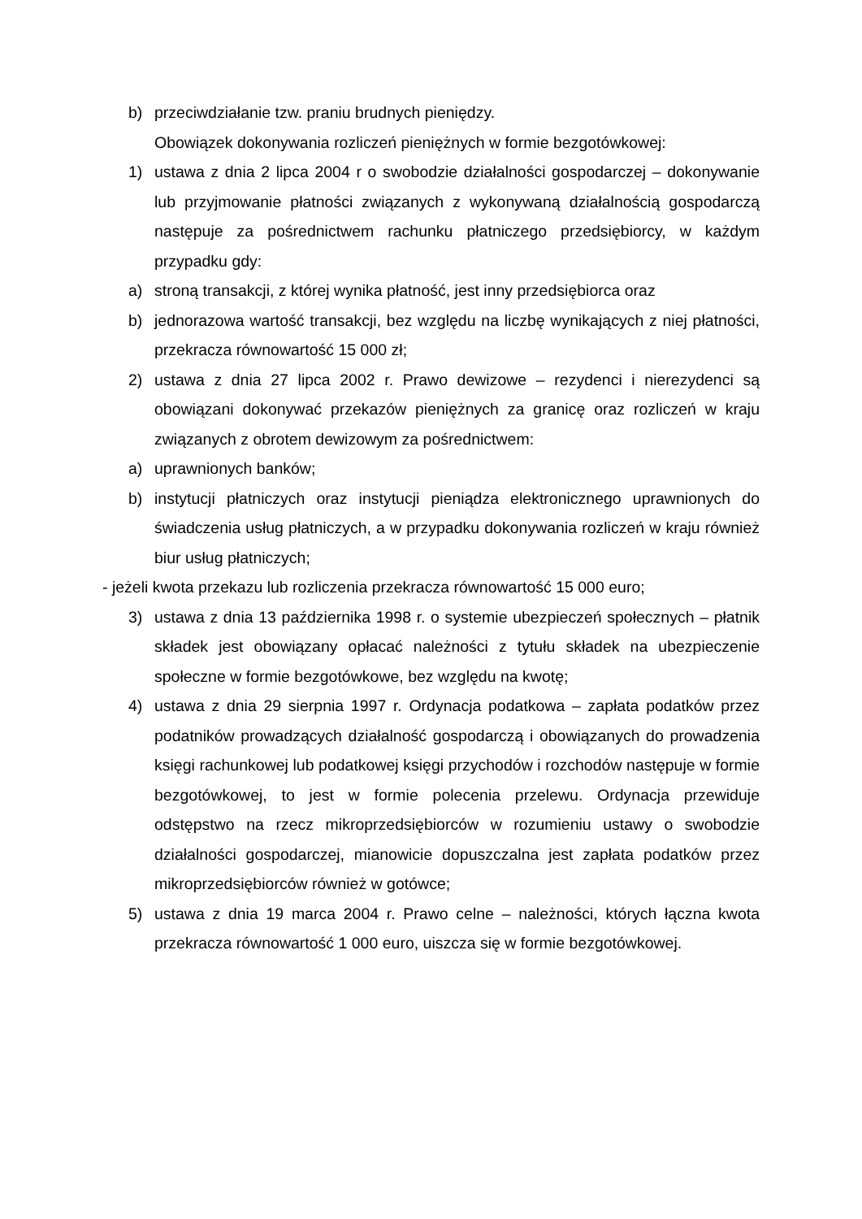b) przeciwdziałanie tzw. praniu brudnych pieniędzy.
Obowiązek dokonywania rozliczeń pieniężnych w formie bezgotówkowej:
1) ustawa z dnia 2 lipca 2004 r o swobodzie działalności gospodarczej – dokonywanie lub przyjmowanie płatności związanych z wykonywaną działalnością gospodarczą następuje za pośrednictwem rachunku płatniczego przedsiębiorcy, w każdym przypadku gdy:
a) stroną transakcji, z której wynika płatność, jest inny przedsiębiorca oraz
b) jednorazowa wartość transakcji, bez względu na liczbę wynikających z niej płatności, przekracza równowartość 15 000 zł;
2) ustawa z dnia 27 lipca 2002 r. Prawo dewizowe – rezydenci i nierezydenci są obowiązani dokonywać przekazów pieniężnych za granicę oraz rozliczeń w kraju związanych z obrotem dewizowym za pośrednictwem:
a) uprawnionych banków;
b) instytucji płatniczych oraz instytucji pieniądza elektronicznego uprawnionych do świadczenia usług płatniczych, a w przypadku dokonywania rozliczeń w kraju również biur usług płatniczych;
- jeżeli kwota przekazu lub rozliczenia przekracza równowartość 15 000 euro;
3) ustawa z dnia 13 października 1998 r. o systemie ubezpieczeń społecznych – płatnik składek jest obowiązany opłacać należności z tytułu składek na ubezpieczenie społeczne w formie bezgotówkowe, bez względu na kwotę;
4) ustawa z dnia 29 sierpnia 1997 r. Ordynacja podatkowa – zapłata podatków przez podatników prowadzących działalność gospodarczą i obowiązanych do prowadzenia księgi rachunkowej lub podatkowej księgi przychodów i rozchodów następuje w formie bezgotówkowej, to jest w formie polecenia przelewu. Ordynacja przewiduje odstępstwo na rzecz mikroprzedsiębiorców w rozumieniu ustawy o swobodzie działalności gospodarczej, mianowicie dopuszczalna jest zapłata podatków przez mikroprzedsiębiorców również w gotówce;
5) ustawa z dnia 19 marca 2004 r. Prawo celne – należności, których łączna kwota przekracza równowartość 1 000 euro, uiszcza się w formie bezgotówkowej.